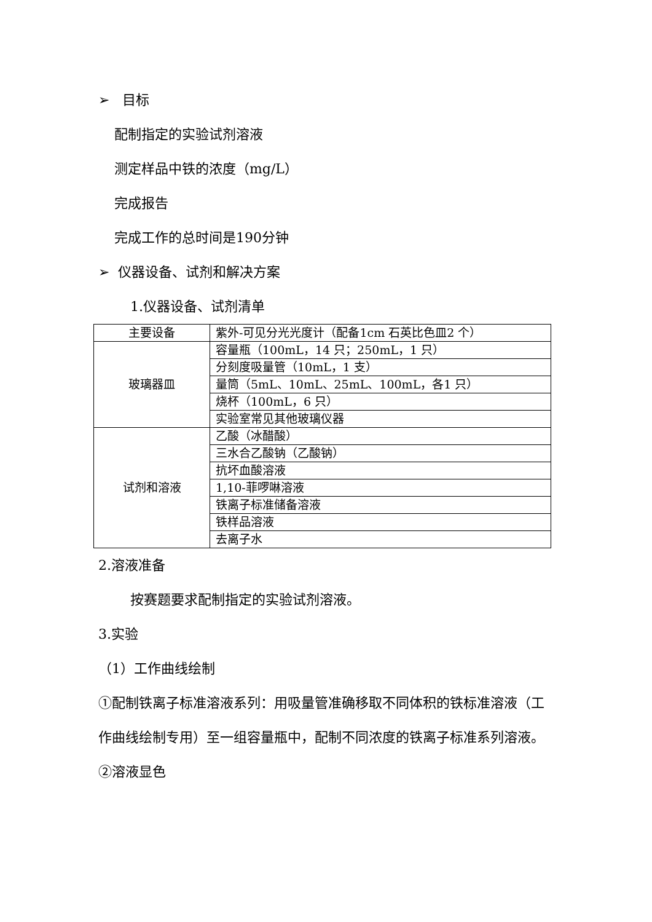➢ 目标
配制指定的实验试剂溶液
测定样品中铁的浓度（mg/L）
完成报告
完成工作的总时间是190分钟
➢ 仪器设备、试剂和解决方案
1.仪器设备、试剂清单
| 主要设备 | 紫外-可见分光光度计（配备1cm 石英比色皿2 个） |
| 玻璃器皿 | 容量瓶（100mL，14 只；250mL，1 只） |
| | 分刻度吸量管（10mL，1 支） |
| | 量筒（5mL、10mL、25mL、100mL，各1 只） |
| | 烧杯（100mL，6 只） |
| | 实验室常见其他玻璃仪器 |
| 试剂和溶液 | 乙酸（冰醋酸） |
| | 三水合乙酸钠（乙酸钠） |
| | 抗坏血酸溶液 |
| | 1,10-菲啰啉溶液 |
| | 铁离子标准储备溶液 |
| | 铁样品溶液 |
| | 去离子水 |
2.溶液准备
按赛题要求配制指定的实验试剂溶液。
3.实验
（1）工作曲线绘制
①配制铁离子标准溶液系列：用吸量管准确移取不同体积的铁标准溶液（工作曲线绘制专用）至一组容量瓶中，配制不同浓度的铁离子标准系列溶液。
②溶液显色